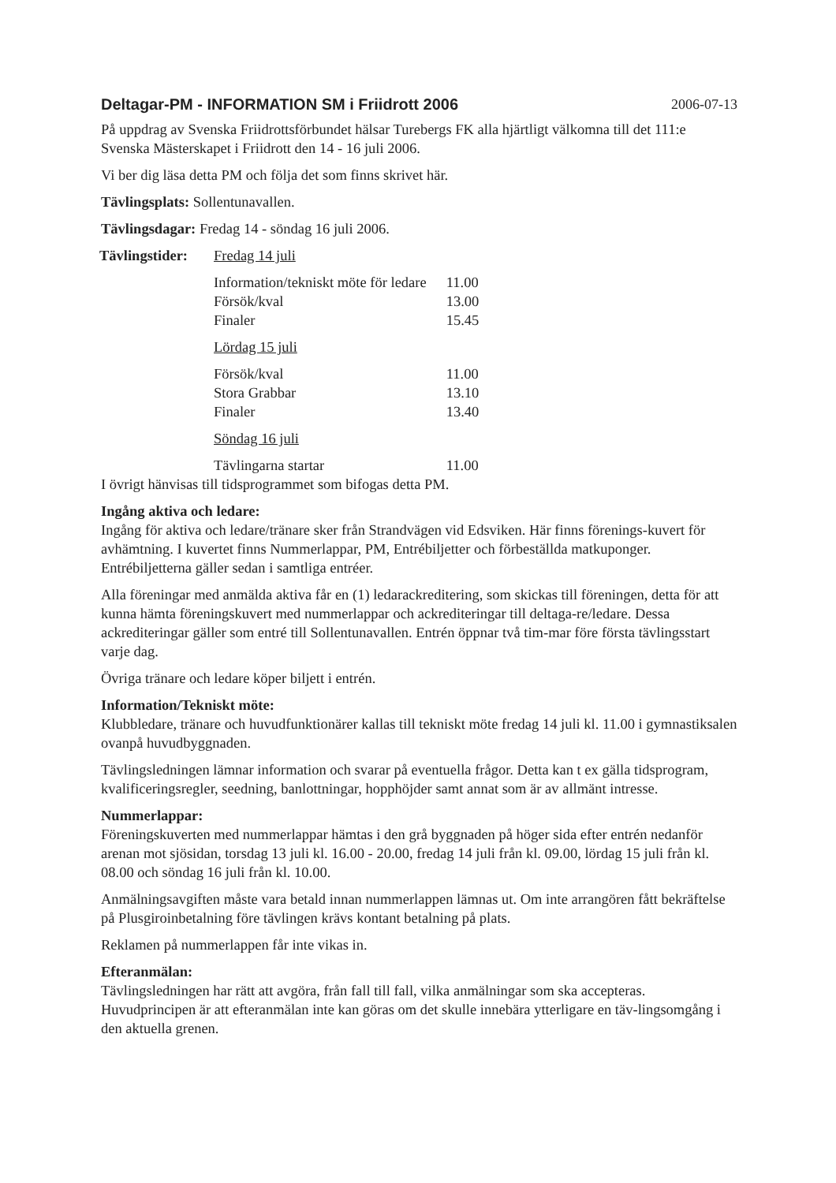Deltagar-PM - INFORMATION SM i Friidrott 2006 2006-07-13
På uppdrag av Svenska Friidrottsförbundet hälsar Turebergs FK alla hjärtligt välkomna till det 111:e Svenska Mästerskapet i Friidrott den 14 - 16 juli 2006.
Vi ber dig läsa detta PM och följa det som finns skrivet här.
Tävlingsplats: Sollentunavallen.
Tävlingsdagar: Fredag 14 - söndag 16 juli 2006.
| Tävlingstider: | Fredag 14 juli | |
| | Information/tekniskt möte för ledare | 11.00 |
| | Försök/kval | 13.00 |
| | Finaler | 15.45 |
| | Lördag 15 juli | |
| | Försök/kval | 11.00 |
| | Stora Grabbar | 13.10 |
| | Finaler | 13.40 |
| | Söndag 16 juli | |
| | Tävlingarna startar | 11.00 |
I övrigt hänvisas till tidsprogrammet som bifogas detta PM.
Ingång aktiva och ledare:
Ingång för aktiva och ledare/tränare sker från Strandvägen vid Edsviken. Här finns förenings-kuvert för avhämtning. I kuvertet finns Nummerlappar, PM, Entrébiljetter och förbeställda matkuponger. Entrébiljetterna gäller sedan i samtliga entréer.
Alla föreningar med anmälda aktiva får en (1) ledarackreditering, som skickas till föreningen, detta för att kunna hämta föreningskuvert med nummerlappar och ackrediteringar till deltaga-re/ledare. Dessa ackrediteringar gäller som entré till Sollentunavallen. Entrén öppnar två tim-mar före första tävlingsstart varje dag.
Övriga tränare och ledare köper biljett i entrén.
Information/Tekniskt möte:
Klubbledare, tränare och huvudfunktionärer kallas till tekniskt möte fredag 14 juli kl. 11.00 i gymnastiksalen ovanpå huvudbyggnaden.
Tävlingsledningen lämnar information och svarar på eventuella frågor. Detta kan t ex gälla tidsprogram, kvalificeringsregler, seedning, banlottningar, hopphöjder samt annat som är av allmänt intresse.
Nummerlappar:
Föreningskuverten med nummerlappar hämtas i den grå byggnaden på höger sida efter entrén nedanför arenan mot sjösidan, torsdag 13 juli kl. 16.00 - 20.00, fredag 14 juli från kl. 09.00, lördag 15 juli från kl. 08.00 och söndag 16 juli från kl. 10.00.
Anmälningsavgiften måste vara betald innan nummerlappen lämnas ut. Om inte arrangören fått bekräftelse på Plusgiroinbetalning före tävlingen krävs kontant betalning på plats.
Reklamen på nummerlappen får inte vikas in.
Efteranmälan:
Tävlingsledningen har rätt att avgöra, från fall till fall, vilka anmälningar som ska accepteras. Huvudprincipen är att efteranmälan inte kan göras om det skulle innebära ytterligare en täv-lingsomgång i den aktuella grenen.